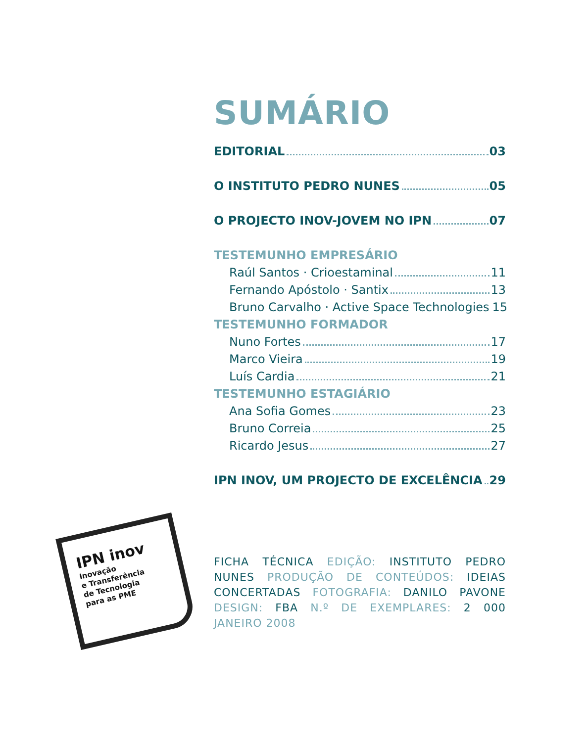SUMÁRIO
EDITORIAL 03
O INSTITUTO PEDRO NUNES 05
O PROJECTO INOV-JOVEM NO IPN 07
TESTEMUNHO EMPRESÁRIO
Raúl Santos · Crioestaminal 11
Fernando Apóstolo · Santix 13
Bruno Carvalho · Active Space Technologies 15
TESTEMUNHO FORMADOR
Nuno Fortes 17
Marco Vieira 19
Luís Cardia 21
TESTEMUNHO ESTAGIÁRIO
Ana Sofia Gomes 23
Bruno Correia 25
Ricardo Jesus 27
IPN INOV, UM PROJECTO DE EXCELÊNCIA 29
IPN inov
Inovação
e Transferência
de Tecnologia
para as PME
FICHA TÉCNICA EDIÇÃO: INSTITUTO PEDRO NUNES PRODUÇÃO DE CONTEÚDOS: IDEIAS CONCERTADAS FOTOGRAFIA: DANILO PAVONE DESIGN: FBA N.º DE EXEMPLARES: 2 000 JANEIRO 2008